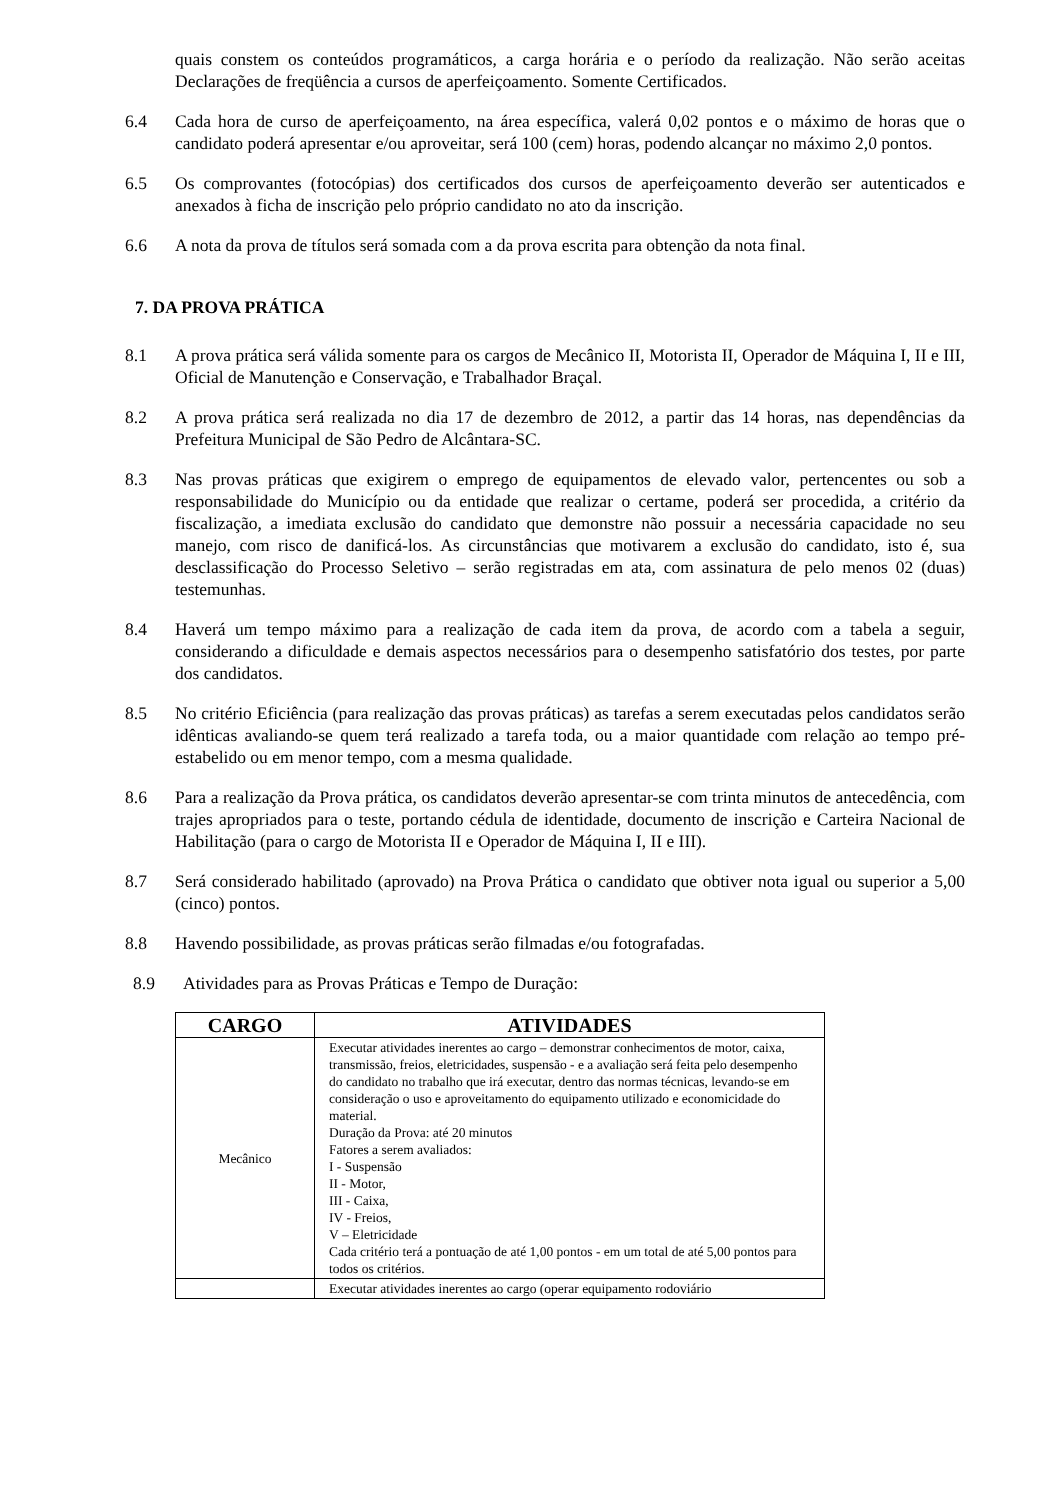quais constem os conteúdos programáticos, a carga horária e o período da realização. Não serão aceitas Declarações de freqüência a cursos de aperfeiçoamento. Somente Certificados.
6.4 Cada hora de curso de aperfeiçoamento, na área específica, valerá 0,02 pontos e o máximo de horas que o candidato poderá apresentar e/ou aproveitar, será 100 (cem) horas, podendo alcançar no máximo 2,0 pontos.
6.5 Os comprovantes (fotocópias) dos certificados dos cursos de aperfeiçoamento deverão ser autenticados e anexados à ficha de inscrição pelo próprio candidato no ato da inscrição.
6.6 A nota da prova de títulos será somada com a da prova escrita para obtenção da nota final.
7. DA PROVA PRÁTICA
8.1 A prova prática será válida somente para os cargos de Mecânico II, Motorista II, Operador de Máquina I, II e III, Oficial de Manutenção e Conservação, e Trabalhador Braçal.
8.2 A prova prática será realizada no dia 17 de dezembro de 2012, a partir das 14 horas, nas dependências da Prefeitura Municipal de São Pedro de Alcântara-SC.
8.3 Nas provas práticas que exigirem o emprego de equipamentos de elevado valor, pertencentes ou sob a responsabilidade do Município ou da entidade que realizar o certame, poderá ser procedida, a critério da fiscalização, a imediata exclusão do candidato que demonstre não possuir a necessária capacidade no seu manejo, com risco de danificá-los. As circunstâncias que motivarem a exclusão do candidato, isto é, sua desclassificação do Processo Seletivo – serão registradas em ata, com assinatura de pelo menos 02 (duas) testemunhas.
8.4 Haverá um tempo máximo para a realização de cada item da prova, de acordo com a tabela a seguir, considerando a dificuldade e demais aspectos necessários para o desempenho satisfatório dos testes, por parte dos candidatos.
8.5 No critério Eficiência (para realização das provas práticas) as tarefas a serem executadas pelos candidatos serão idênticas avaliando-se quem terá realizado a tarefa toda, ou a maior quantidade com relação ao tempo pré-estabelido ou em menor tempo, com a mesma qualidade.
8.6 Para a realização da Prova prática, os candidatos deverão apresentar-se com trinta minutos de antecedência, com trajes apropriados para o teste, portando cédula de identidade, documento de inscrição e Carteira Nacional de Habilitação (para o cargo de Motorista II e Operador de Máquina I, II e III).
8.7 Será considerado habilitado (aprovado) na Prova Prática o candidato que obtiver nota igual ou superior a 5,00 (cinco) pontos.
8.8 Havendo possibilidade, as provas práticas serão filmadas e/ou fotografadas.
8.9 Atividades para as Provas Práticas e Tempo de Duração:
| CARGO | ATIVIDADES |
| --- | --- |
| Mecânico | Executar atividades inerentes ao cargo – demonstrar conhecimentos de motor, caixa, transmissão, freios, eletricidades, suspensão - e a avaliação será feita pelo desempenho do candidato no trabalho que irá executar, dentro das normas técnicas, levando-se em consideração o uso e aproveitamento do equipamento utilizado e economicidade do material. Duração da Prova: até 20 minutos Fatores a serem avaliados: I - Suspensão II - Motor, III - Caixa, IV - Freios, V – Eletricidade Cada critério terá a pontuação de até 1,00 pontos - em um total de até 5,00 pontos para todos os critérios. |
| | Executar atividades inerentes ao cargo (operar equipamento rodoviário |